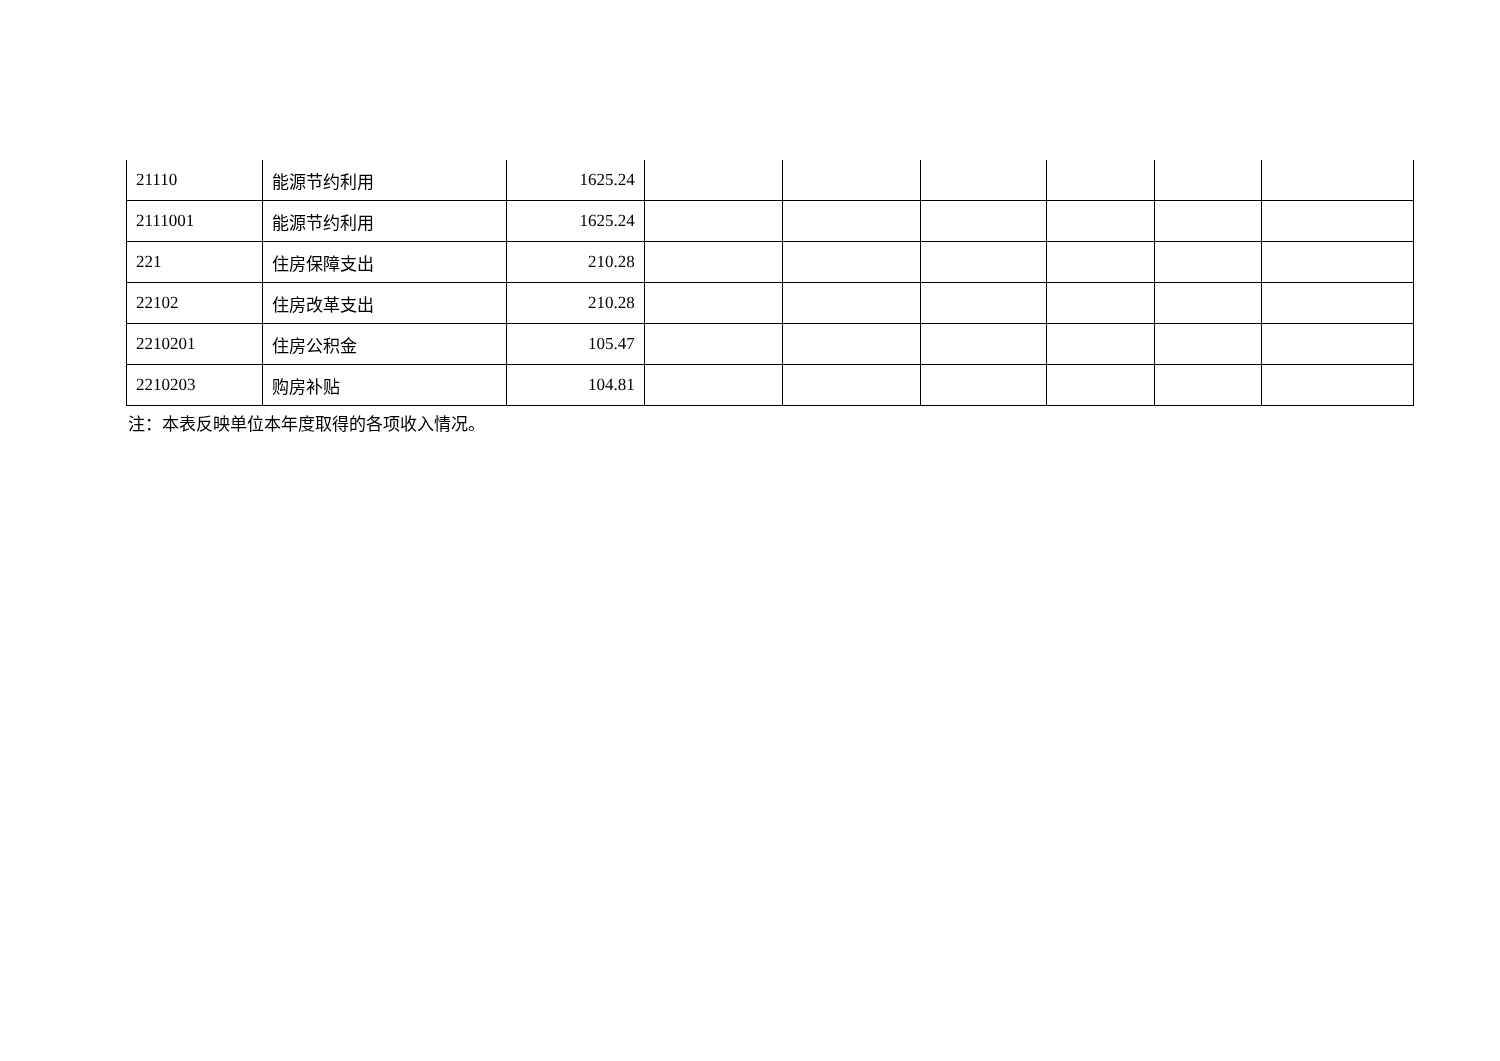| 21110 | 能源节约利用 | 1625.24 | | | | | | |
| 2111001 | 能源节约利用 | 1625.24 | | | | | | |
| 221 | 住房保障支出 | 210.28 | | | | | | |
| 22102 | 住房改革支出 | 210.28 | | | | | | |
| 2210201 | 住房公积金 | 105.47 | | | | | | |
| 2210203 | 购房补贴 | 104.81 | | | | | | |
注：本表反映单位本年度取得的各项收入情况。